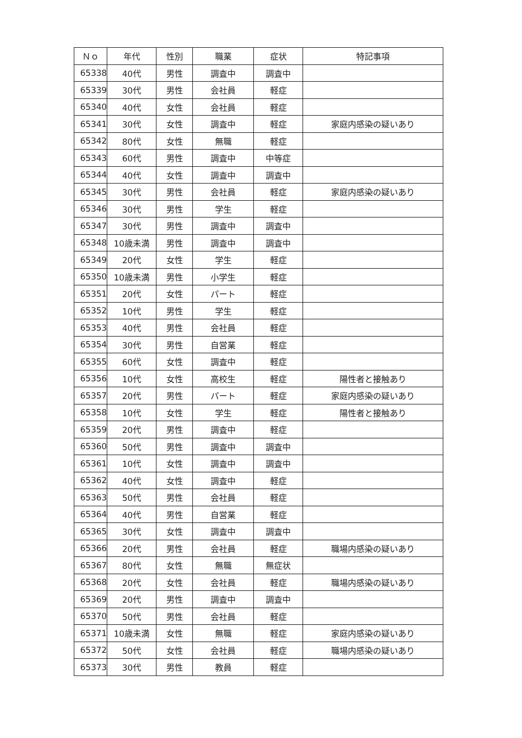| Ｎｏ | 年代 | 性別 | 職業 | 症状 | 特記事項 |
| --- | --- | --- | --- | --- | --- |
| 65338 | 40代 | 男性 | 調査中 | 調査中 | |
| 65339 | 30代 | 男性 | 会社員 | 軽症 | |
| 65340 | 40代 | 女性 | 会社員 | 軽症 | |
| 65341 | 30代 | 女性 | 調査中 | 軽症 | 家庭内感染の疑いあり |
| 65342 | 80代 | 女性 | 無職 | 軽症 | |
| 65343 | 60代 | 男性 | 調査中 | 中等症 | |
| 65344 | 40代 | 女性 | 調査中 | 調査中 | |
| 65345 | 30代 | 男性 | 会社員 | 軽症 | 家庭内感染の疑いあり |
| 65346 | 30代 | 男性 | 学生 | 軽症 | |
| 65347 | 30代 | 男性 | 調査中 | 調査中 | |
| 65348 | 10歳未満 | 男性 | 調査中 | 調査中 | |
| 65349 | 20代 | 女性 | 学生 | 軽症 | |
| 65350 | 10歳未満 | 男性 | 小学生 | 軽症 | |
| 65351 | 20代 | 女性 | パート | 軽症 | |
| 65352 | 10代 | 男性 | 学生 | 軽症 | |
| 65353 | 40代 | 男性 | 会社員 | 軽症 | |
| 65354 | 30代 | 男性 | 自営業 | 軽症 | |
| 65355 | 60代 | 女性 | 調査中 | 軽症 | |
| 65356 | 10代 | 女性 | 高校生 | 軽症 | 陽性者と接触あり |
| 65357 | 20代 | 男性 | パート | 軽症 | 家庭内感染の疑いあり |
| 65358 | 10代 | 女性 | 学生 | 軽症 | 陽性者と接触あり |
| 65359 | 20代 | 男性 | 調査中 | 軽症 | |
| 65360 | 50代 | 男性 | 調査中 | 調査中 | |
| 65361 | 10代 | 女性 | 調査中 | 調査中 | |
| 65362 | 40代 | 女性 | 調査中 | 軽症 | |
| 65363 | 50代 | 男性 | 会社員 | 軽症 | |
| 65364 | 40代 | 男性 | 自営業 | 軽症 | |
| 65365 | 30代 | 女性 | 調査中 | 調査中 | |
| 65366 | 20代 | 男性 | 会社員 | 軽症 | 職場内感染の疑いあり |
| 65367 | 80代 | 女性 | 無職 | 無症状 | |
| 65368 | 20代 | 女性 | 会社員 | 軽症 | 職場内感染の疑いあり |
| 65369 | 20代 | 男性 | 調査中 | 調査中 | |
| 65370 | 50代 | 男性 | 会社員 | 軽症 | |
| 65371 | 10歳未満 | 女性 | 無職 | 軽症 | 家庭内感染の疑いあり |
| 65372 | 50代 | 女性 | 会社員 | 軽症 | 職場内感染の疑いあり |
| 65373 | 30代 | 男性 | 教員 | 軽症 | |